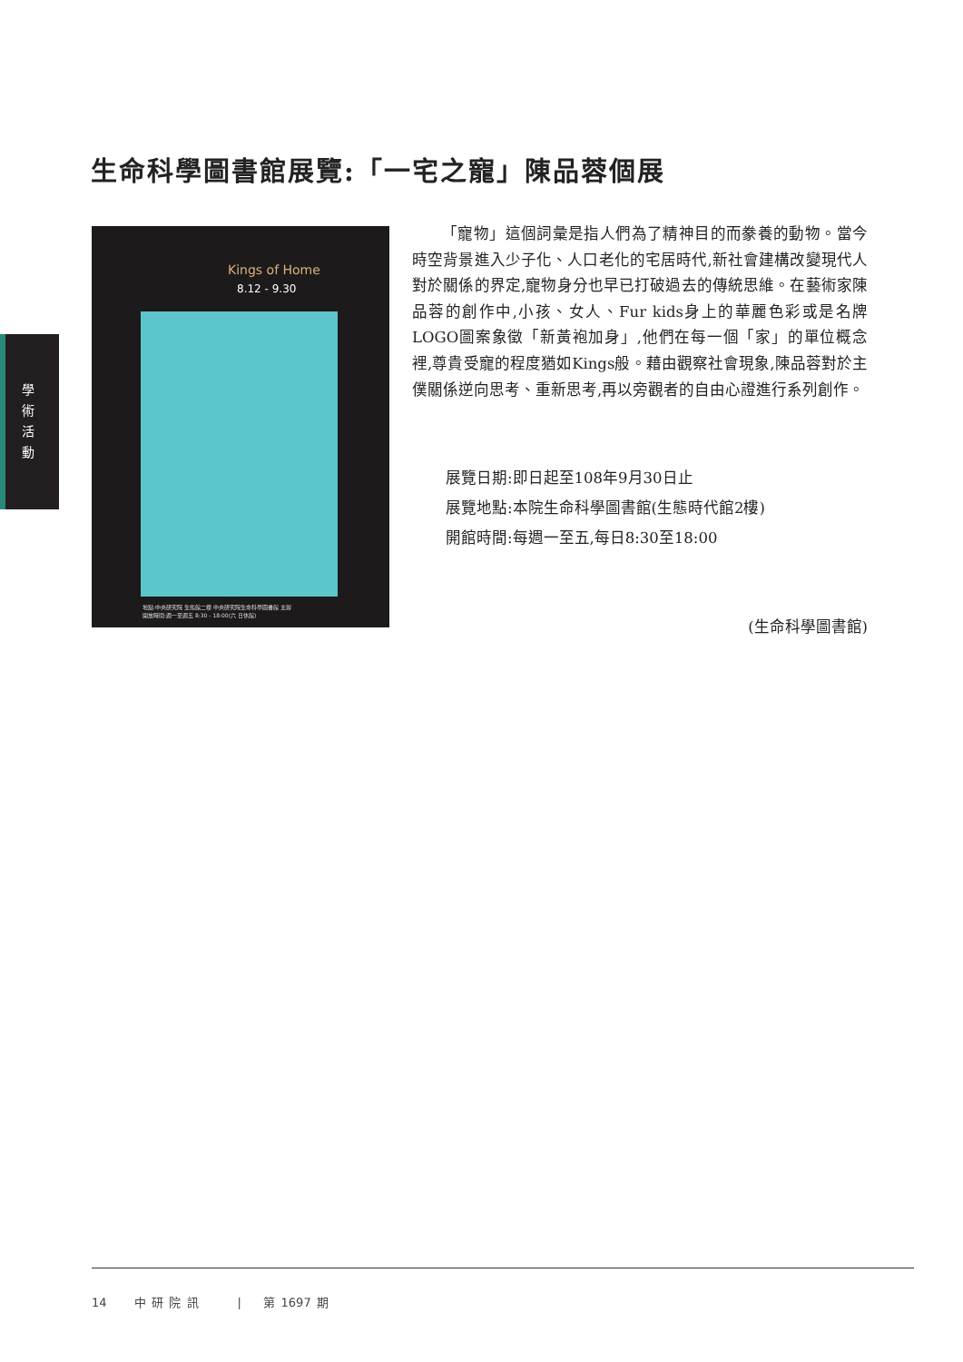生命科學圖書館展覽:「一宅之寵」陳品蓉個展
學
術
活
動
Kings of Home
8.12 - 9.30
地點:中央研究院 生態館二樓 中央研究院生命科學圖書館 主辦
開放時間:週一至週五 8:30 - 18:00(六 日休館)
「寵物」這個詞彙是指人們為了精神目的而豢養的動物。當今時空背景進入少子化、人口老化的宅居時代,新社會建構改變現代人對於關係的界定,寵物身分也早已打破過去的傳統思維。在藝術家陳品蓉的創作中,小孩、女人、Fur kids身上的華麗色彩或是名牌LOGO圖案象徵「新黃袍加身」,他們在每一個「家」的單位概念裡,尊貴受寵的程度猶如Kings般。藉由觀察社會現象,陳品蓉對於主僕關係逆向思考、重新思考,再以旁觀者的自由心證進行系列創作。
展覽日期:即日起至108年9月30日止
展覽地點:本院生命科學圖書館(生態時代館2樓)
開館時間:每週一至五,每日8:30至18:00
(生命科學圖書館)
14 中 研 院 訊 | 第 1697 期